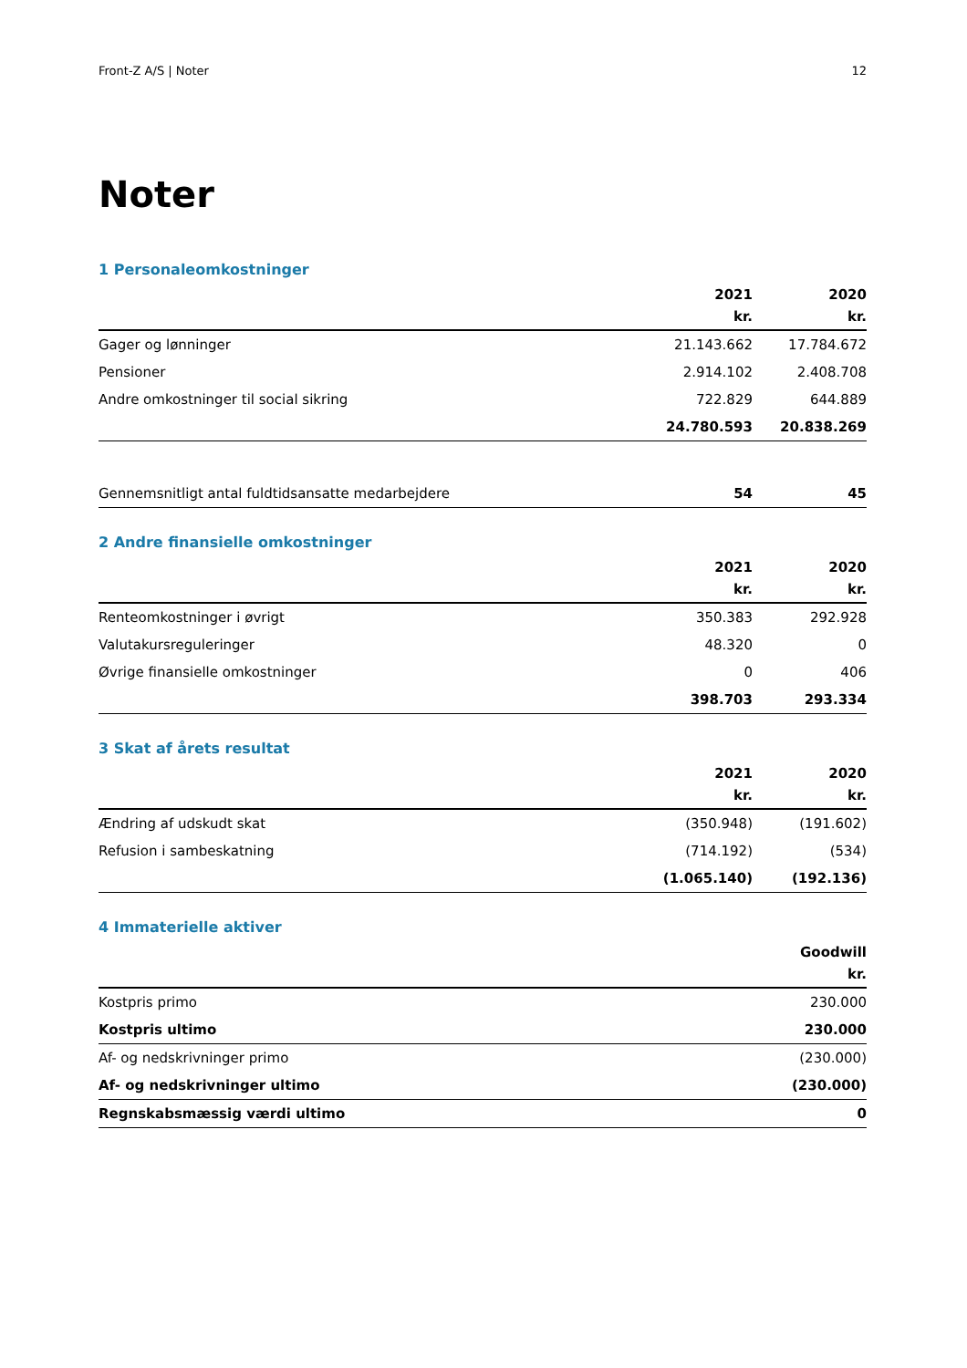Front-Z A/S | Noter 12
Noter
1 Personaleomkostninger
| | 2021 kr. | 2020 kr. |
| --- | --- | --- |
| Gager og lønninger | 21.143.662 | 17.784.672 |
| Pensioner | 2.914.102 | 2.408.708 |
| Andre omkostninger til social sikring | 722.829 | 644.889 |
| | 24.780.593 | 20.838.269 |
| Gennemsnitligt antal fuldtidsansatte medarbejdere | 54 | 45 |
2 Andre finansielle omkostninger
| | 2021 kr. | 2020 kr. |
| --- | --- | --- |
| Renteomkostninger i øvrigt | 350.383 | 292.928 |
| Valutakursreguleringer | 48.320 | 0 |
| Øvrige finansielle omkostninger | 0 | 406 |
| | 398.703 | 293.334 |
3 Skat af årets resultat
| | 2021 kr. | 2020 kr. |
| --- | --- | --- |
| Ændring af udskudt skat | (350.948) | (191.602) |
| Refusion i sambeskatning | (714.192) | (534) |
| | (1.065.140) | (192.136) |
4 Immaterielle aktiver
| | Goodwill kr. |
| --- | --- |
| Kostpris primo | 230.000 |
| Kostpris ultimo | 230.000 |
| Af- og nedskrivninger primo | (230.000) |
| Af- og nedskrivninger ultimo | (230.000) |
| Regnskabsmæssig værdi ultimo | 0 |